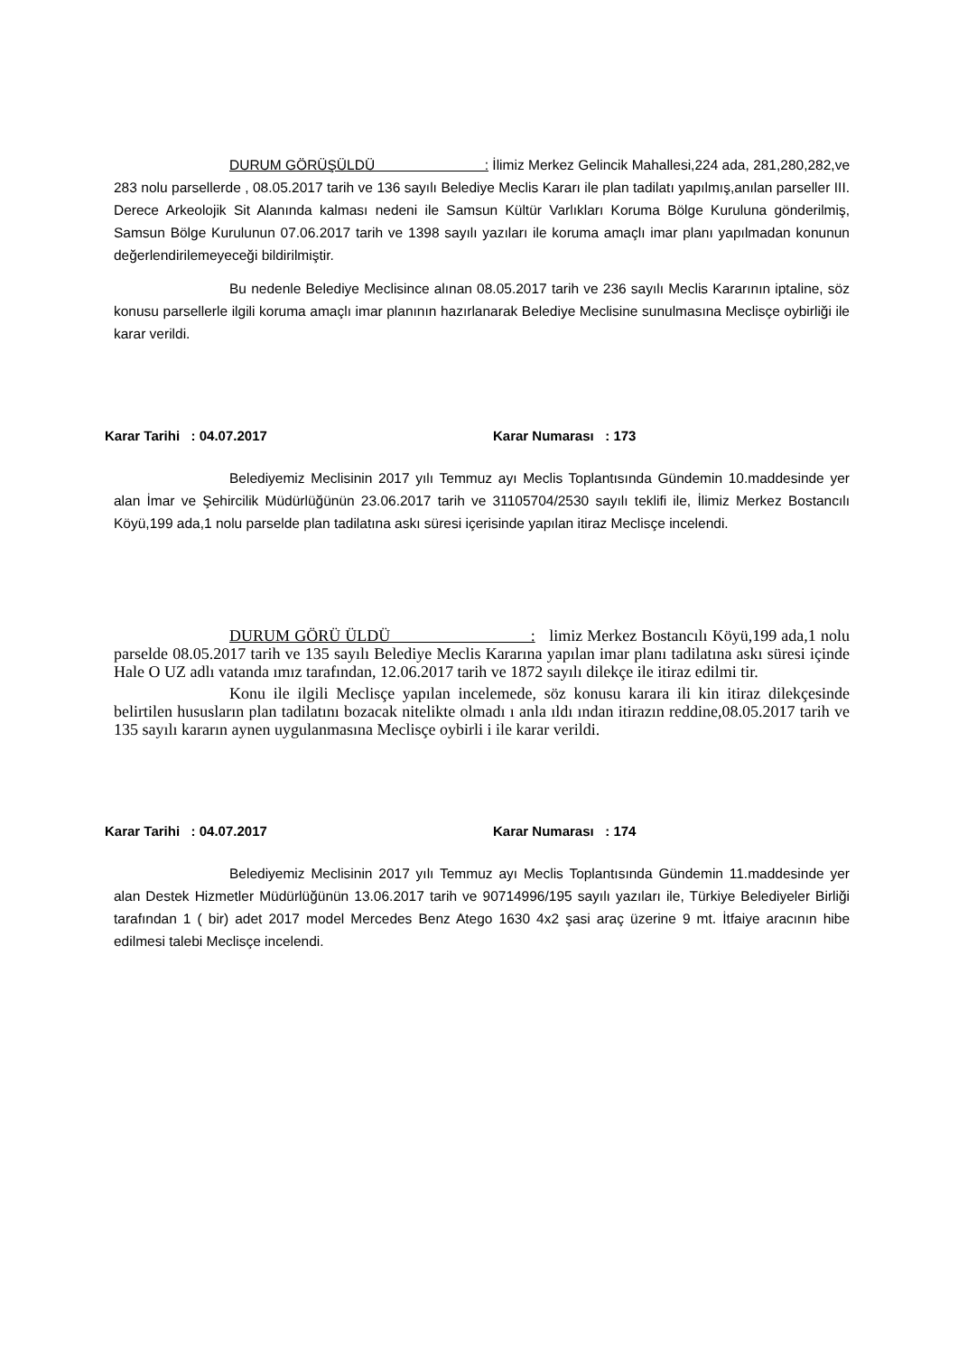DURUM GÖRÜŞÜLDÜ : İlimiz Merkez Gelincik Mahallesi,224 ada, 281,280,282,ve 283 nolu parsellerde , 08.05.2017 tarih ve 136 sayılı Belediye Meclis Kararı ile plan tadilatı yapılmış,anılan parseller III. Derece Arkeolojik Sit Alanında kalması nedeni ile Samsun Kültür Varlıkları Koruma Bölge Kuruluna gönderilmiş, Samsun Bölge Kurulunun 07.06.2017 tarih ve 1398 sayılı yazıları ile koruma amaçlı imar planı yapılmadan konunun değerlendirilemeyeceği bildirilmiştir.
Bu nedenle Belediye Meclisince alınan 08.05.2017 tarih ve 236 sayılı Meclis Kararının iptaline, söz konusu parsellerle ilgili koruma amaçlı imar planının hazırlanarak Belediye Meclisine sunulmasına Meclisçe oybirliği ile karar verildi.
Karar Tarihi : 04.07.2017 Karar Numarası : 173
Belediyemiz Meclisinin 2017 yılı Temmuz ayı Meclis Toplantısında Gündemin 10.maddesinde yer alan İmar ve Şehircilik Müdürlüğünün 23.06.2017 tarih ve 31105704/2530 sayılı teklifi ile, İlimiz Merkez Bostancılı Köyü,199 ada,1 nolu parselde plan tadilatına askı süresi içerisinde yapılan itiraz Meclisçe incelendi.
DURUM GÖRÜ ÜLDÜ : limiz Merkez Bostancılı Köyü,199 ada,1 nolu parselde 08.05.2017 tarih ve 135 sayılı Belediye Meclis Kararına yapılan imar planı tadilatına askı süresi içinde Hale O UZ adlı vatanda ımız tarafından, 12.06.2017 tarih ve 1872 sayılı dilekçe ile itiraz edilmi tir.
Konu ile ilgili Meclisçe yapılan incelemede, söz konusu karara ili kin itiraz dilekçesinde belirtilen hususların plan tadilatını bozacak nitelikte olmadı ı anla ıldı ından itirazın reddine,08.05.2017 tarih ve 135 sayılı kararın aynen uygulanmasına Meclisçe oybirli i ile karar verildi.
Karar Tarihi : 04.07.2017 Karar Numarası : 174
Belediyemiz Meclisinin 2017 yılı Temmuz ayı Meclis Toplantısında Gündemin 11.maddesinde yer alan Destek Hizmetler Müdürlüğünün 13.06.2017 tarih ve 90714996/195 sayılı yazıları ile, Türkiye Belediyeler Birliği tarafından 1 ( bir) adet 2017 model Mercedes Benz Atego 1630 4x2 şasi araç üzerine 9 mt. İtfaiye aracının hibe edilmesi talebi Meclisçe incelendi.